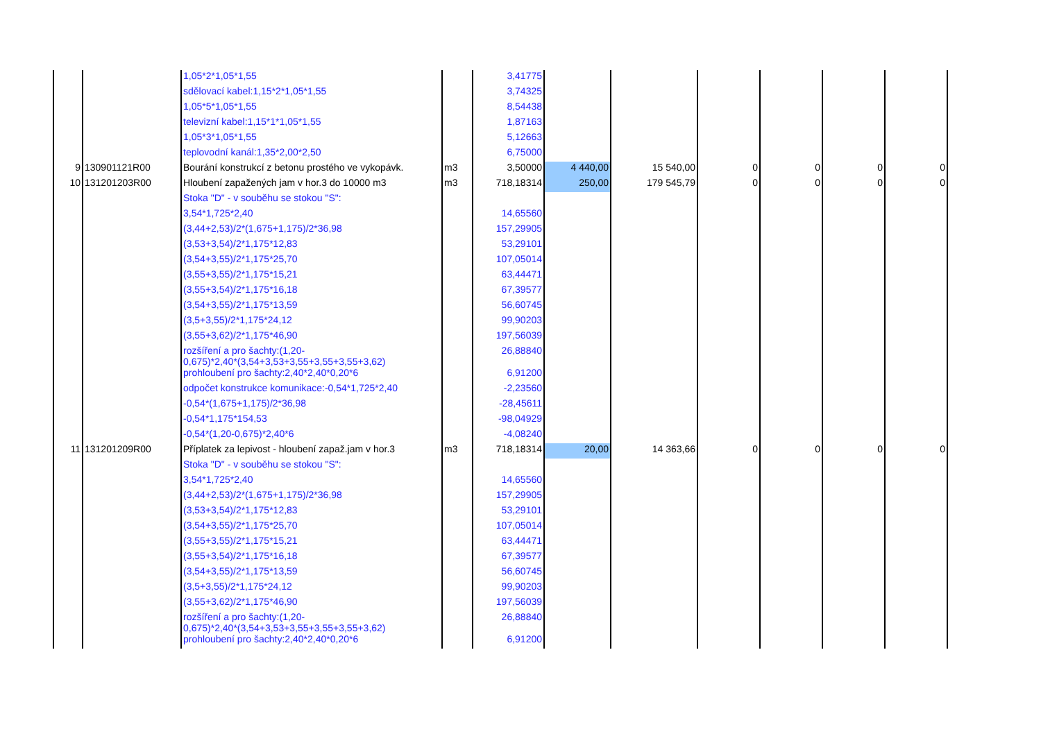| | | 1,05*2*1,05*1,55 | | 3,41775 | | | | | | |
| | | sdělovací kabel:1,15*2*1,05*1,55 | | 3,74325 | | | | | | |
| | | 1,05*5*1,05*1,55 | | 8,54438 | | | | | | |
| | | televizní kabel:1,15*1*1,05*1,55 | | 1,87163 | | | | | | |
| | | 1,05*3*1,05*1,55 | | 5,12663 | | | | | | |
| | | teplovodní kanál:1,35*2,00*2,50 | | 6,75000 | | | | | | |
| 9 | 130901121R00 | Bourání konstrukcí z betonu prostého ve vykopávk. | m3 | 3,50000 | 4 440,00 | 15 540,00 | 0 | 0 | 0 | 0 |
| 10 | 131201203R00 | Hloubení zapažených jam v hor.3 do 10000 m3 | m3 | 718,18314 | 250,00 | 179 545,79 | 0 | 0 | 0 | 0 |
| | | Stoka "D" - v souběhu se stokou "S": | | | | | | | | |
| | | 3,54*1,725*2,40 | | 14,65560 | | | | | | |
| | | (3,44+2,53)/2*(1,675+1,175)/2*36,98 | | 157,29905 | | | | | | |
| | | (3,53+3,54)/2*1,175*12,83 | | 53,29101 | | | | | | |
| | | (3,54+3,55)/2*1,175*25,70 | | 107,05014 | | | | | | |
| | | (3,55+3,55)/2*1,175*15,21 | | 63,44471 | | | | | | |
| | | (3,55+3,54)/2*1,175*16,18 | | 67,39577 | | | | | | |
| | | (3,54+3,55)/2*1,175*13,59 | | 56,60745 | | | | | | |
| | | (3,5+3,55)/2*1,175*24,12 | | 99,90203 | | | | | | |
| | | (3,55+3,62)/2*1,175*46,90 | | 197,56039 | | | | | | |
| | | rozšíření a pro šachty:(1,20- 0,675)*2,40*(3,54+3,53+3,55+3,55+3,55+3,62) | | 26,88840 | | | | | | |
| | | prohloubení pro šachty:2,40*2,40*0,20*6 | | 6,91200 | | | | | | |
| | | odpočet konstrukce komunikace:-0,54*1,725*2,40 | | -2,23560 | | | | | | |
| | | -0,54*(1,675+1,175)/2*36,98 | | -28,45611 | | | | | | |
| | | -0,54*1,175*154,53 | | -98,04929 | | | | | | |
| | | -0,54*(1,20-0,675)*2,40*6 | | -4,08240 | | | | | | |
| 11 | 131201209R00 | Příplatek za lepivost - hloubení zapaž.jam v hor.3 | m3 | 718,18314 | 20,00 | 14 363,66 | 0 | 0 | 0 | 0 |
| | | Stoka "D" - v souběhu se stokou "S": | | | | | | | | |
| | | 3,54*1,725*2,40 | | 14,65560 | | | | | | |
| | | (3,44+2,53)/2*(1,675+1,175)/2*36,98 | | 157,29905 | | | | | | |
| | | (3,53+3,54)/2*1,175*12,83 | | 53,29101 | | | | | | |
| | | (3,54+3,55)/2*1,175*25,70 | | 107,05014 | | | | | | |
| | | (3,55+3,55)/2*1,175*15,21 | | 63,44471 | | | | | | |
| | | (3,55+3,54)/2*1,175*16,18 | | 67,39577 | | | | | | |
| | | (3,54+3,55)/2*1,175*13,59 | | 56,60745 | | | | | | |
| | | (3,5+3,55)/2*1,175*24,12 | | 99,90203 | | | | | | |
| | | (3,55+3,62)/2*1,175*46,90 | | 197,56039 | | | | | | |
| | | rozšíření a pro šachty:(1,20- 0,675)*2,40*(3,54+3,53+3,55+3,55+3,55+3,62) | | 26,88840 | | | | | | |
| | | prohloubení pro šachty:2,40*2,40*0,20*6 | | 6,91200 | | | | | | |